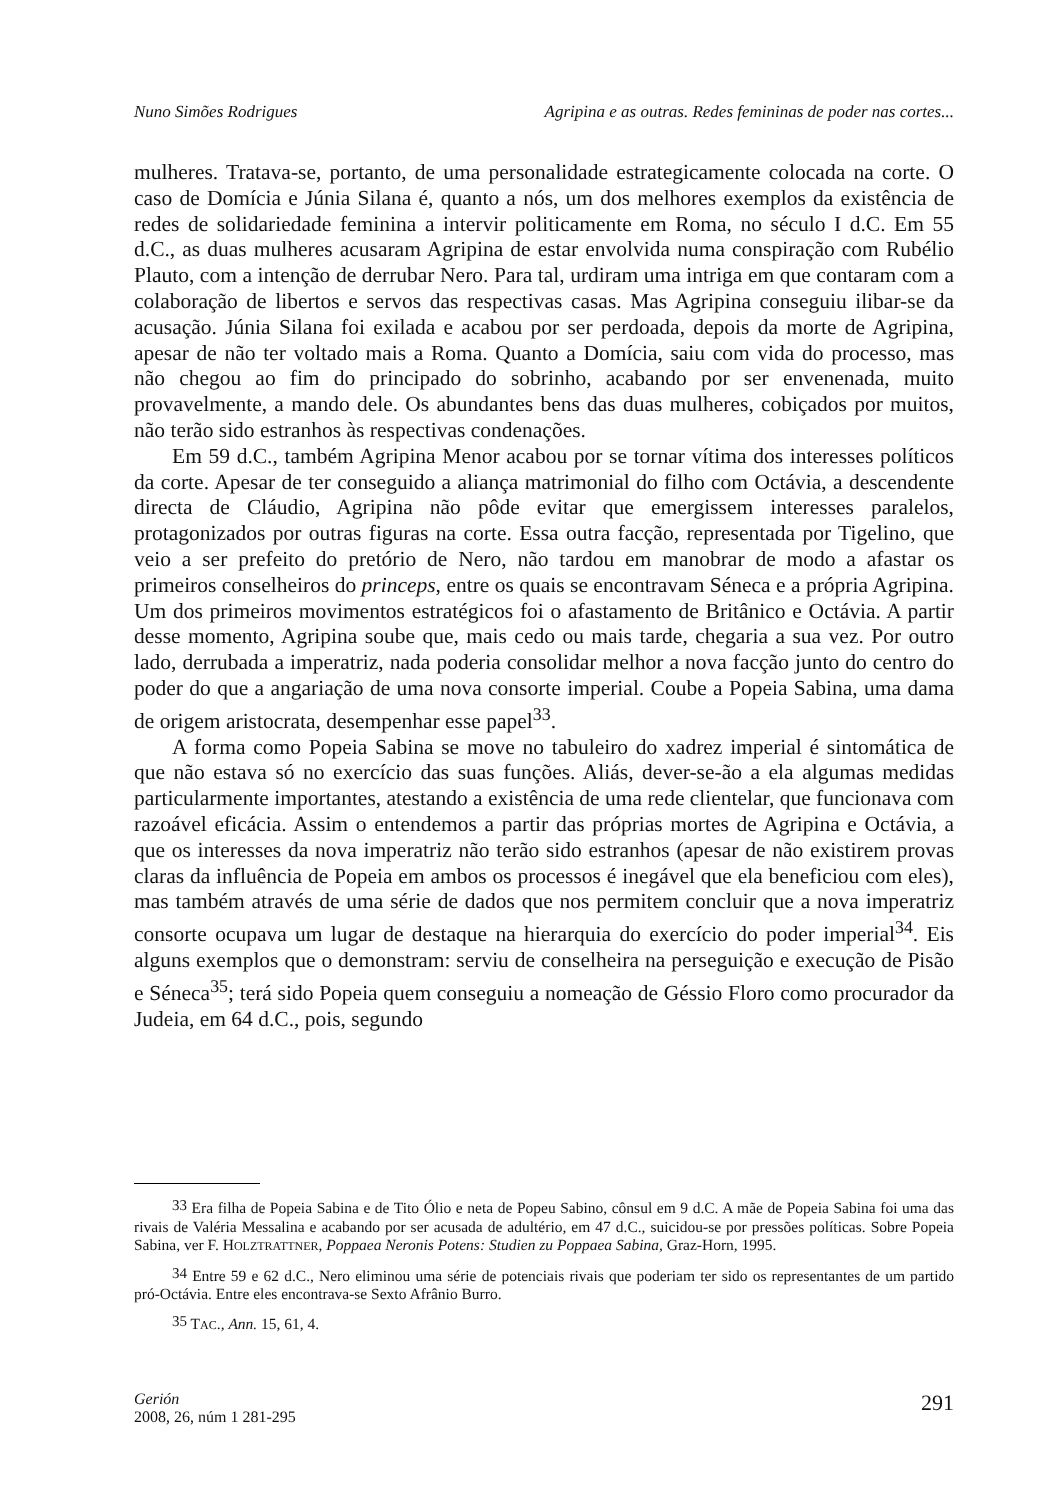Nuno Simões Rodrigues Agripina e as outras. Redes femininas de poder nas cortes...
mulheres. Tratava-se, portanto, de uma personalidade estrategicamente colocada na corte. O caso de Domícia e Júnia Silana é, quanto a nós, um dos melhores exemplos da existência de redes de solidariedade feminina a intervir politicamente em Roma, no século I d.C. Em 55 d.C., as duas mulheres acusaram Agripina de estar envolvida numa conspiração com Rubélio Plauto, com a intenção de derrubar Nero. Para tal, urdiram uma intriga em que contaram com a colaboração de libertos e servos das respectivas casas. Mas Agripina conseguiu ilibar-se da acusação. Júnia Silana foi exilada e acabou por ser perdoada, depois da morte de Agripina, apesar de não ter voltado mais a Roma. Quanto a Domícia, saiu com vida do processo, mas não chegou ao fim do principado do sobrinho, acabando por ser envenenada, muito provavelmente, a mando dele. Os abundantes bens das duas mulheres, cobiçados por muitos, não terão sido estranhos às respectivas condenações.
Em 59 d.C., também Agripina Menor acabou por se tornar vítima dos interesses políticos da corte. Apesar de ter conseguido a aliança matrimonial do filho com Octávia, a descendente directa de Cláudio, Agripina não pôde evitar que emergissem interesses paralelos, protagonizados por outras figuras na corte. Essa outra facção, representada por Tigelino, que veio a ser prefeito do pretório de Nero, não tardou em manobrar de modo a afastar os primeiros conselheiros do princeps, entre os quais se encontravam Séneca e a própria Agripina. Um dos primeiros movimentos estratégicos foi o afastamento de Britânico e Octávia. A partir desse momento, Agripina soube que, mais cedo ou mais tarde, chegaria a sua vez. Por outro lado, derrubada a imperatriz, nada poderia consolidar melhor a nova facção junto do centro do poder do que a angariação de uma nova consorte imperial. Coube a Popeia Sabina, uma dama de origem aristocrata, desempenhar esse papel<sup>33</sup>.
A forma como Popeia Sabina se move no tabuleiro do xadrez imperial é sintomática de que não estava só no exercício das suas funções. Aliás, dever-se-ão a ela algumas medidas particularmente importantes, atestando a existência de uma rede clientelar, que funcionava com razoável eficácia. Assim o entendemos a partir das próprias mortes de Agripina e Octávia, a que os interesses da nova imperatriz não terão sido estranhos (apesar de não existirem provas claras da influência de Popeia em ambos os processos é inegável que ela beneficiou com eles), mas também através de uma série de dados que nos permitem concluir que a nova imperatriz consorte ocupava um lugar de destaque na hierarquia do exercício do poder imperial<sup>34</sup>. Eis alguns exemplos que o demonstram: serviu de conselheira na perseguição e execução de Pisão e Séneca<sup>35</sup>; terá sido Popeia quem conseguiu a nomeação de Géssio Floro como procurador da Judeia, em 64 d.C., pois, segundo
<sup>33</sup> Era filha de Popeia Sabina e de Tito Ólio e neta de Popeu Sabino, cônsul em 9 d.C. A mãe de Popeia Sabina foi uma das rivais de Valéria Messalina e acabando por ser acusada de adultério, em 47 d.C., suicidou-se por pressões políticas. Sobre Popeia Sabina, ver F. HOLZTRATTNER, Poppaea Neronis Potens: Studien zu Poppaea Sabina, Graz-Horn, 1995.
<sup>34</sup> Entre 59 e 62 d.C., Nero eliminou uma série de potenciais rivais que poderiam ter sido os representantes de um partido pró-Octávia. Entre eles encontrava-se Sexto Afrânio Burro.
<sup>35</sup> TAC., Ann. 15, 61, 4.
Gerión
2008, 26, núm 1 281-295
291